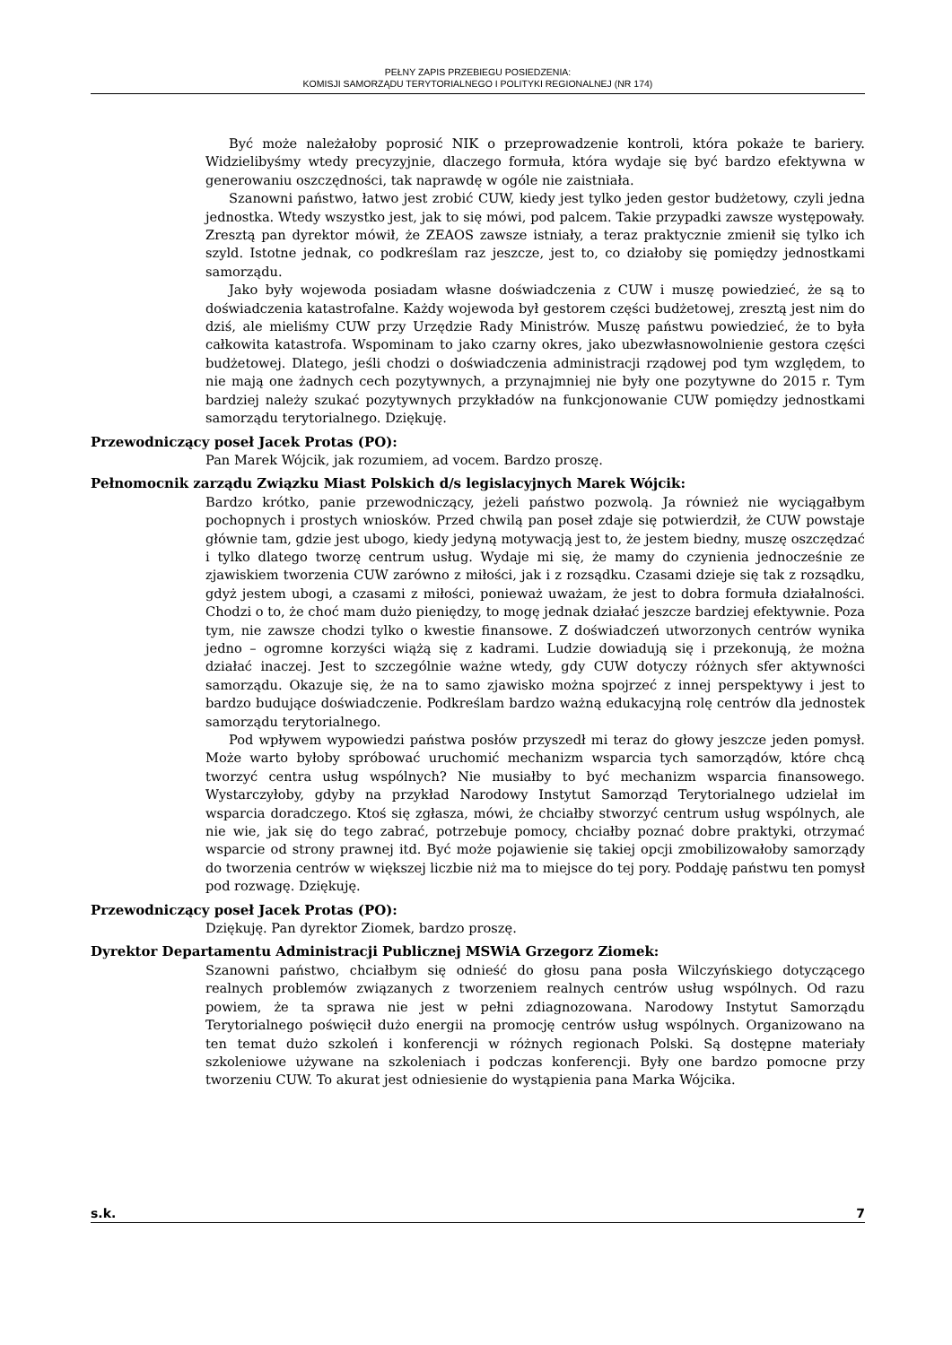PEŁNY ZAPIS PRZEBIEGU POSIEDZENIA:
KOMISJI SAMORZĄDU TERYTORIALNEGO I POLITYKI REGIONALNEJ (NR 174)
Być może należałoby poprosić NIK o przeprowadzenie kontroli, która pokaże te bariery. Widzielibyśmy wtedy precyzyjnie, dlaczego formuła, która wydaje się być bardzo efektywna w generowaniu oszczędności, tak naprawdę w ogóle nie zaistniała.
Szanowni państwo, łatwo jest zrobić CUW, kiedy jest tylko jeden gestor budżetowy, czyli jedna jednostka. Wtedy wszystko jest, jak to się mówi, pod palcem. Takie przypadki zawsze występowały. Zresztą pan dyrektor mówił, że ZEAOS zawsze istniały, a teraz praktycznie zmienił się tylko ich szyld. Istotne jednak, co podkreślam raz jeszcze, jest to, co działoby się pomiędzy jednostkami samorządu.
Jako były wojewoda posiadam własne doświadczenia z CUW i muszę powiedzieć, że są to doświadczenia katastrofalne. Każdy wojewoda był gestorem części budżetowej, zresztą jest nim do dziś, ale mieliśmy CUW przy Urzędzie Rady Ministrów. Muszę państwu powiedzieć, że to była całkowita katastrofa. Wspominam to jako czarny okres, jako ubezwłasnowolnienie gestora części budżetowej. Dlatego, jeśli chodzi o doświadczenia administracji rządowej pod tym względem, to nie mają one żadnych cech pozytywnych, a przynajmniej nie były one pozytywne do 2015 r. Tym bardziej należy szukać pozytywnych przykładów na funkcjonowanie CUW pomiędzy jednostkami samorządu terytorialnego. Dziękuję.
Przewodniczący poseł Jacek Protas (PO):
Pan Marek Wójcik, jak rozumiem, ad vocem. Bardzo proszę.
Pełnomocnik zarządu Związku Miast Polskich d/s legislacyjnych Marek Wójcik:
Bardzo krótko, panie przewodniczący, jeżeli państwo pozwolą. Ja również nie wyciągałbym pochopnych i prostych wniosków. Przed chwilą pan poseł zdaje się potwierdził, że CUW powstaje głównie tam, gdzie jest ubogo, kiedy jedyną motywacją jest to, że jestem biedny, muszę oszczędzać i tylko dlatego tworzę centrum usług. Wydaje mi się, że mamy do czynienia jednocześnie ze zjawiskiem tworzenia CUW zarówno z miłości, jak i z rozsądku. Czasami dzieje się tak z rozsądku, gdyż jestem ubogi, a czasami z miłości, ponieważ uważam, że jest to dobra formuła działalności. Chodzi o to, że choć mam dużo pieniędzy, to mogę jednak działać jeszcze bardziej efektywnie. Poza tym, nie zawsze chodzi tylko o kwestie finansowe. Z doświadczeń utworzonych centrów wynika jedno – ogromne korzyści wiążą się z kadrami. Ludzie dowiadują się i przekonują, że można działać inaczej. Jest to szczególnie ważne wtedy, gdy CUW dotyczy różnych sfer aktywności samorządu. Okazuje się, że na to samo zjawisko można spojrzeć z innej perspektywy i jest to bardzo budujące doświadczenie. Podkreślam bardzo ważną edukacyjną rolę centrów dla jednostek samorządu terytorialnego.
Pod wpływem wypowiedzi państwa posłów przyszedł mi teraz do głowy jeszcze jeden pomysł. Może warto byłoby spróbować uruchomić mechanizm wsparcia tych samorządów, które chcą tworzyć centra usług wspólnych? Nie musiałby to być mechanizm wsparcia finansowego. Wystarczyłoby, gdyby na przykład Narodowy Instytut Samorząd Terytorialnego udzielał im wsparcia doradczego. Ktoś się zgłasza, mówi, że chciałby stworzyć centrum usług wspólnych, ale nie wie, jak się do tego zabrać, potrzebuje pomocy, chciałby poznać dobre praktyki, otrzymać wsparcie od strony prawnej itd. Być może pojawienie się takiej opcji zmobilizowałoby samorządy do tworzenia centrów w większej liczbie niż ma to miejsce do tej pory. Poddaję państwu ten pomysł pod rozwagę. Dziękuję.
Przewodniczący poseł Jacek Protas (PO):
Dziękuję. Pan dyrektor Ziomek, bardzo proszę.
Dyrektor Departamentu Administracji Publicznej MSWiA Grzegorz Ziomek:
Szanowni państwo, chciałbym się odnieść do głosu pana posła Wilczyńskiego dotyczącego realnych problemów związanych z tworzeniem realnych centrów usług wspólnych. Od razu powiem, że ta sprawa nie jest w pełni zdiagnozowana. Narodowy Instytut Samorządu Terytorialnego poświęcił dużo energii na promocję centrów usług wspólnych. Organizowano na ten temat dużo szkoleń i konferencji w różnych regionach Polski. Są dostępne materiały szkoleniowe używane na szkoleniach i podczas konferencji. Były one bardzo pomocne przy tworzeniu CUW. To akurat jest odniesienie do wystąpienia pana Marka Wójcika.
s.k. 7